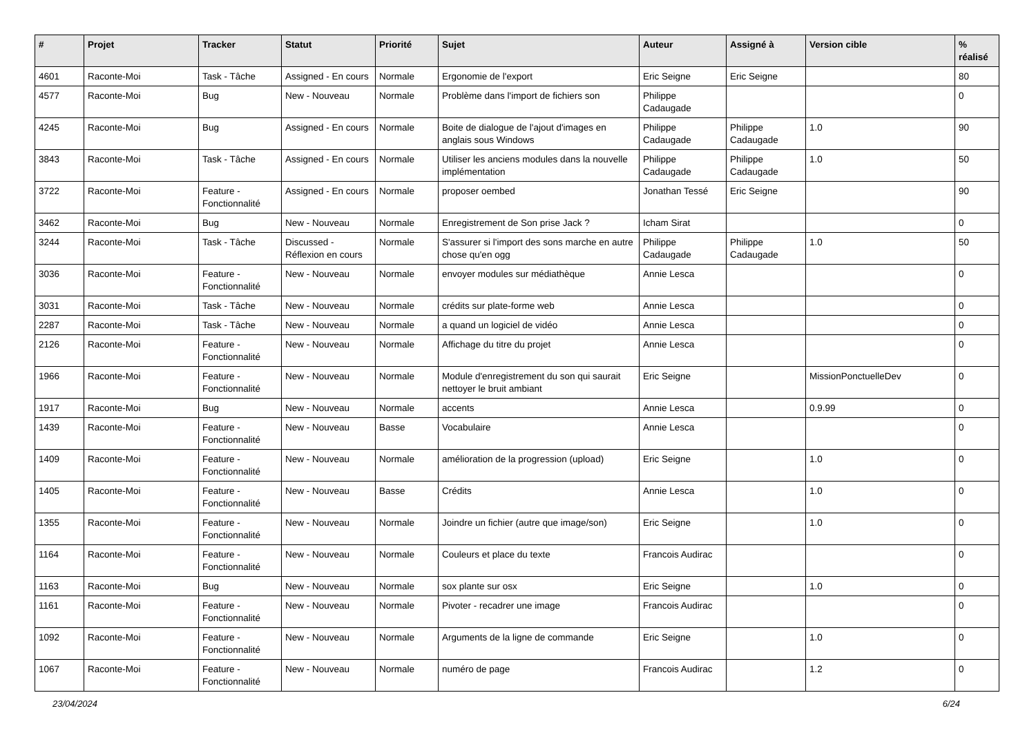| # | Projet | Tracker | Statut | Priorité | Sujet | Auteur | Assigné à | Version cible | % réalisé |
| --- | --- | --- | --- | --- | --- | --- | --- | --- | --- |
| 4601 | Raconte-Moi | Task - Tâche | Assigned - En cours | Normale | Ergonomie de l'export | Eric Seigne | Eric Seigne | | 80 |
| 4577 | Raconte-Moi | Bug | New - Nouveau | Normale | Problème dans l'import de fichiers son | Philippe Cadaugade | | | 0 |
| 4245 | Raconte-Moi | Bug | Assigned - En cours | Normale | Boite de dialogue de l'ajout d'images en anglais sous Windows | Philippe Cadaugade | Philippe Cadaugade | 1.0 | 90 |
| 3843 | Raconte-Moi | Task - Tâche | Assigned - En cours | Normale | Utiliser les anciens modules dans la nouvelle implémentation | Philippe Cadaugade | Philippe Cadaugade | 1.0 | 50 |
| 3722 | Raconte-Moi | Feature - Fonctionnalité | Assigned - En cours | Normale | proposer oembed | Jonathan Tessé | Eric Seigne | | 90 |
| 3462 | Raconte-Moi | Bug | New - Nouveau | Normale | Enregistrement de Son prise Jack ? | Icham Sirat | | | 0 |
| 3244 | Raconte-Moi | Task - Tâche | Discussed - Réflexion en cours | Normale | S'assurer si l'import des sons marche en autre chose qu'en ogg | Philippe Cadaugade | Philippe Cadaugade | 1.0 | 50 |
| 3036 | Raconte-Moi | Feature - Fonctionnalité | New - Nouveau | Normale | envoyer modules sur médiathèque | Annie Lesca | | | 0 |
| 3031 | Raconte-Moi | Task - Tâche | New - Nouveau | Normale | crédits sur plate-forme web | Annie Lesca | | | 0 |
| 2287 | Raconte-Moi | Task - Tâche | New - Nouveau | Normale | a quand un logiciel de vidéo | Annie Lesca | | | 0 |
| 2126 | Raconte-Moi | Feature - Fonctionnalité | New - Nouveau | Normale | Affichage du titre du projet | Annie Lesca | | | 0 |
| 1966 | Raconte-Moi | Feature - Fonctionnalité | New - Nouveau | Normale | Module d'enregistrement du son qui saurait nettoyer le bruit ambiant | Eric Seigne | | MissionPonctuelleDev | 0 |
| 1917 | Raconte-Moi | Bug | New - Nouveau | Normale | accents | Annie Lesca | | 0.9.99 | 0 |
| 1439 | Raconte-Moi | Feature - Fonctionnalité | New - Nouveau | Basse | Vocabulaire | Annie Lesca | | | 0 |
| 1409 | Raconte-Moi | Feature - Fonctionnalité | New - Nouveau | Normale | amélioration de la progression (upload) | Eric Seigne | | 1.0 | 0 |
| 1405 | Raconte-Moi | Feature - Fonctionnalité | New - Nouveau | Basse | Crédits | Annie Lesca | | 1.0 | 0 |
| 1355 | Raconte-Moi | Feature - Fonctionnalité | New - Nouveau | Normale | Joindre un fichier (autre que image/son) | Eric Seigne | | 1.0 | 0 |
| 1164 | Raconte-Moi | Feature - Fonctionnalité | New - Nouveau | Normale | Couleurs et place du texte | Francois Audirac | | | 0 |
| 1163 | Raconte-Moi | Bug | New - Nouveau | Normale | sox plante sur osx | Eric Seigne | | 1.0 | 0 |
| 1161 | Raconte-Moi | Feature - Fonctionnalité | New - Nouveau | Normale | Pivoter - recadrer une image | Francois Audirac | | | 0 |
| 1092 | Raconte-Moi | Feature - Fonctionnalité | New - Nouveau | Normale | Arguments de la ligne de commande | Eric Seigne | | 1.0 | 0 |
| 1067 | Raconte-Moi | Feature - Fonctionnalité | New - Nouveau | Normale | numéro de page | Francois Audirac | | 1.2 | 0 |
23/04/2024 6/24